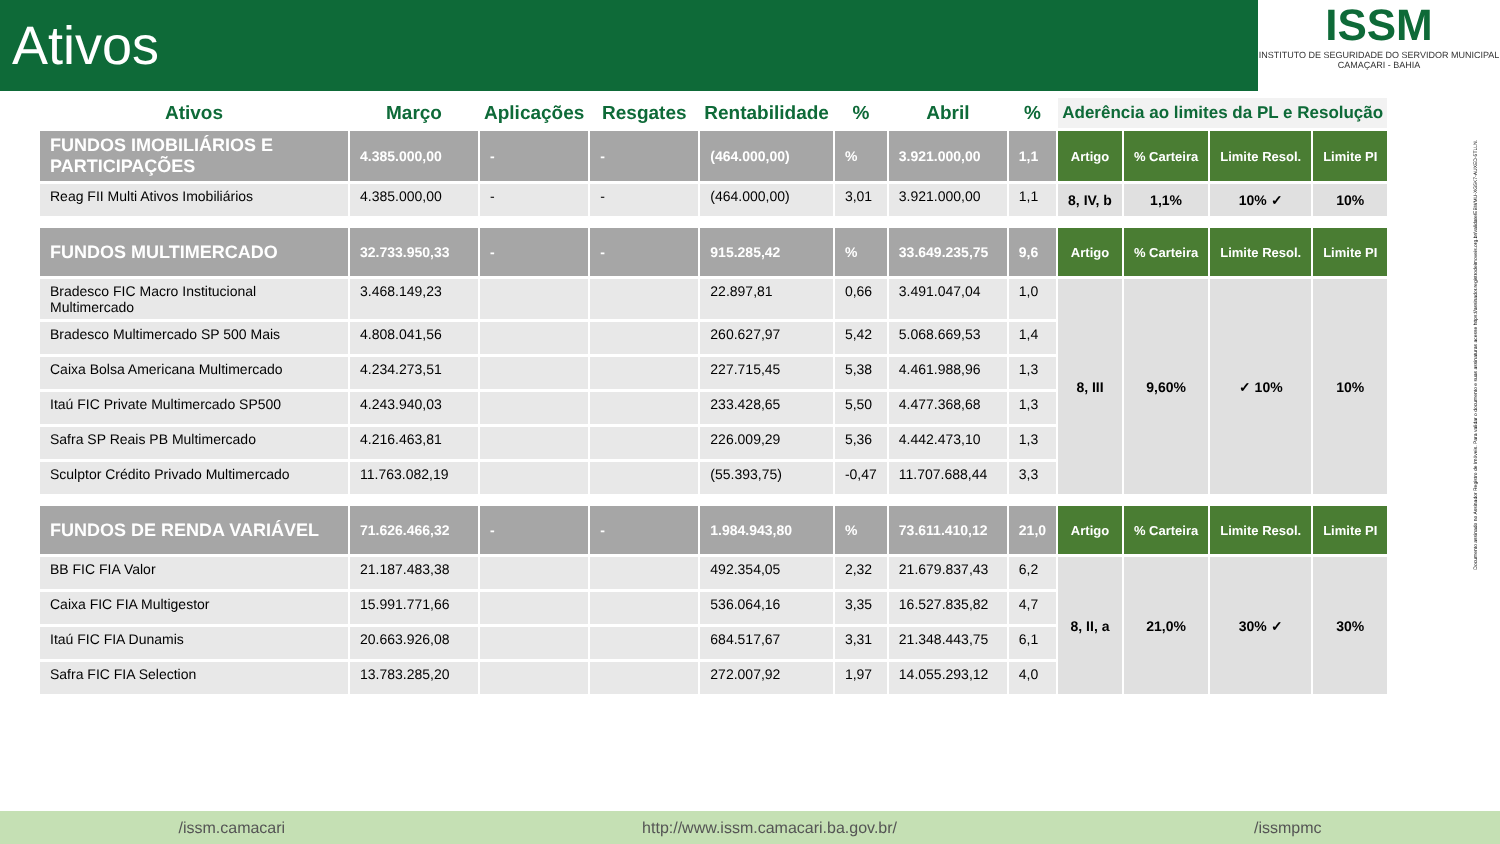Ativos
ISSM
INSTITUTO DE SEGURIDADE DO SERVIDOR MUNICIPAL
CAMAÇARI - BAHIA
| Ativos | Março | Aplicações | Resgates | Rentabilidade | % | Abril | % | Aderência ao limites da PL e Resolução | | | |
| --- | --- | --- | --- | --- | --- | --- | --- | --- | --- | --- | --- |
| FUNDOS IMOBILIÁRIOS E PARTICIPAÇÕES | 4.385.000,00 | - | - | (464.000,00) | % | 3.921.000,00 | 1,1 | Artigo | % Carteira | Limite Resol. | Limite PI |
| Reag FII Multi Ativos Imobiliários | 4.385.000,00 | - | - | (464.000,00) | 3,01 | 3.921.000,00 | 1,1 | 8, IV, b | 1,1% | 10% ✓ | 10% |
| FUNDOS MULTIMERCADO | 32.733.950,33 | - | - | 915.285,42 | % | 33.649.235,75 | 9,6 | Artigo | % Carteira | Limite Resol. | Limite PI |
| Bradesco FIC Macro Institucional Multimercado | 3.468.149,23 | | | 22.897,81 | 0,66 | 3.491.047,04 | 1,0 | 8, III | 9,60% | ✓ 10% | 10% |
| Bradesco Multimercado SP 500 Mais | 4.808.041,56 | | | 260.627,97 | 5,42 | 5.068.669,53 | 1,4 | | | | |
| Caixa Bolsa Americana Multimercado | 4.234.273,51 | | | 227.715,45 | 5,38 | 4.461.988,96 | 1,3 | | | | |
| Itaú FIC Private Multimercado SP500 | 4.243.940,03 | | | 233.428,65 | 5,50 | 4.477.368,68 | 1,3 | | | | |
| Safra SP Reais PB Multimercado | 4.216.463,81 | | | 226.009,29 | 5,36 | 4.442.473,10 | 1,3 | | | | |
| Sculptor Crédito Privado Multimercado | 11.763.082,19 | | | (55.393,75) | -0,47 | 11.707.688,44 | 3,3 | | | | |
| FUNDOS DE RENDA VARIÁVEL | 71.626.466,32 | - | - | 1.984.943,80 | % | 73.611.410,12 | 21,0 | Artigo | % Carteira | Limite Resol. | Limite PI |
| BB FIC FIA Valor | 21.187.483,38 | | | 492.354,05 | 2,32 | 21.679.837,43 | 6,2 | 8, II, a | 21,0% | 30% ✓ | 30% |
| Caixa FIC FIA Multigestor | 15.991.771,66 | | | 536.064,16 | 3,35 | 16.527.835,82 | 4,7 | | | | |
| Itaú FIC FIA Dunamis | 20.663.926,08 | | | 684.517,67 | 3,31 | 21.348.443,75 | 6,1 | | | | |
| Safra FIC FIA Selection | 13.783.285,20 | | | 272.007,92 | 1,97 | 14.055.293,12 | 4,0 | | | | |
Documento assinado no Assinador Registro de Imóveis. Para validar o documento e suas assinaturas acesse https://assinador.registrodeimoveis.org.br/validate/EBWMU-XG5K7-AUXED-5TLLN.
/issm.camacari http://www.issm.camacari.ba.gov.br/ /issmpmc